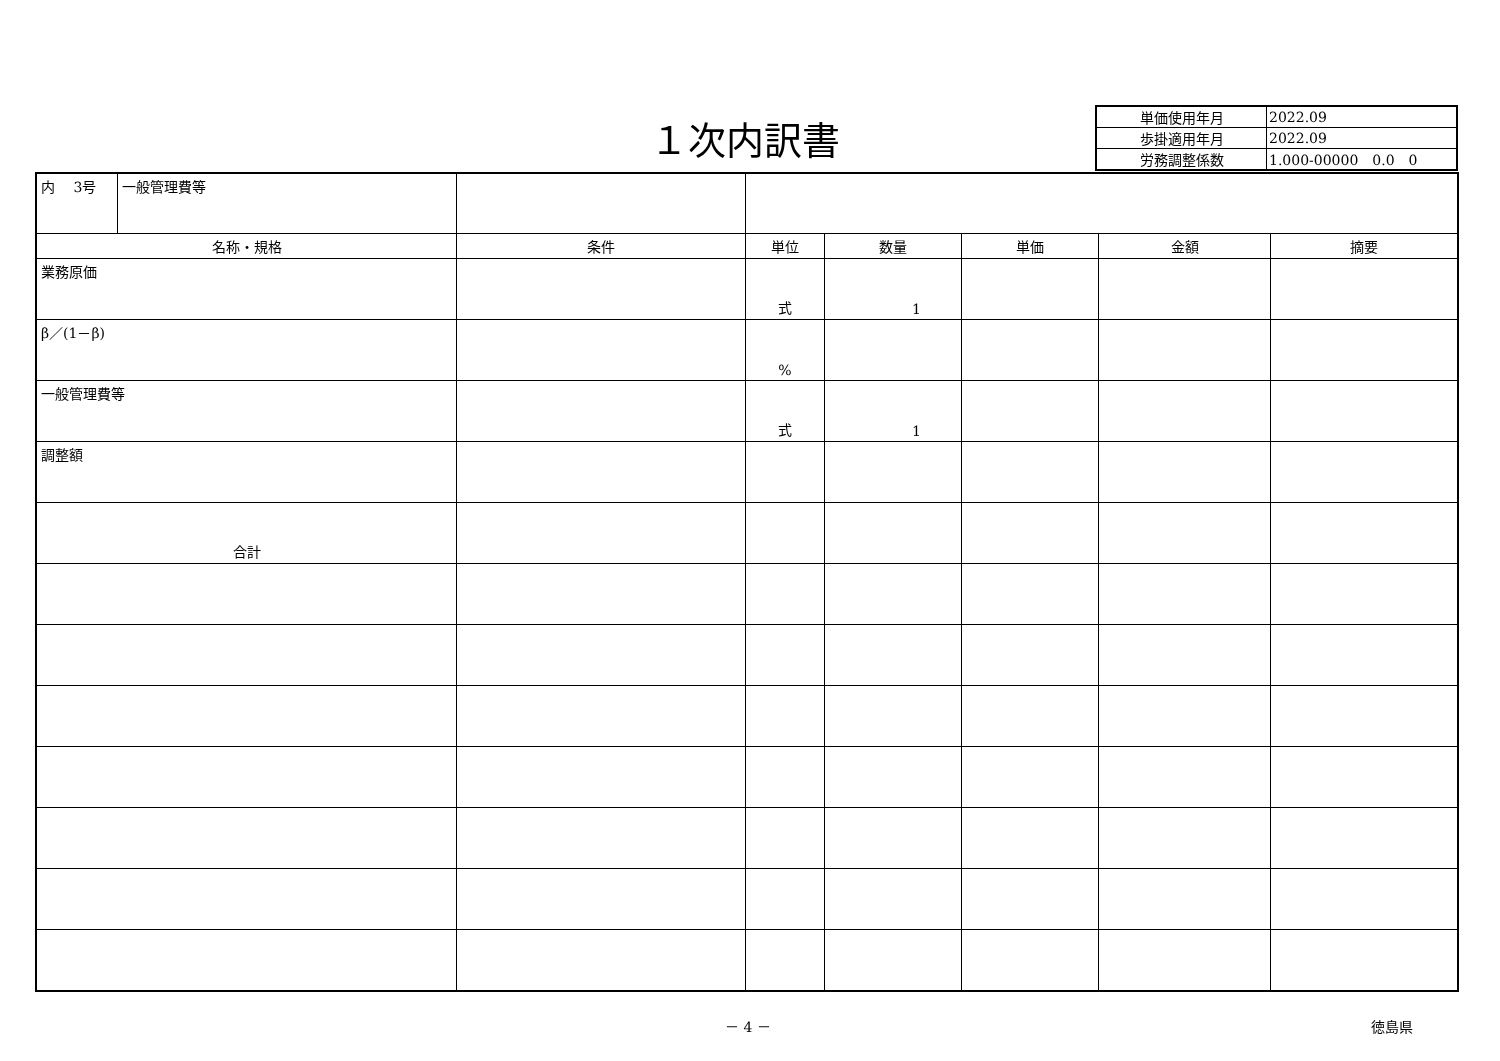１次内訳書
| 単価使用年月 | 2022.09 |
| 歩掛適用年月 | 2022.09 |
| 労務調整係数 | 1.000-00000 0.0 0 |
| 内 3号 | 一般管理費等 | | | | | | |
| 名称・規格 | | 条件 | 単位 | 数量 | 単価 | 金額 | 摘要 |
| 業務原価 | | | 式 | 1 | | | |
| β／(1－β) | | | % | | | | |
| 一般管理費等 | | | 式 | 1 | | | |
| 調整額 | | | | | | | |
| 合計 | | | | | | | |
－ 4 － 徳島県